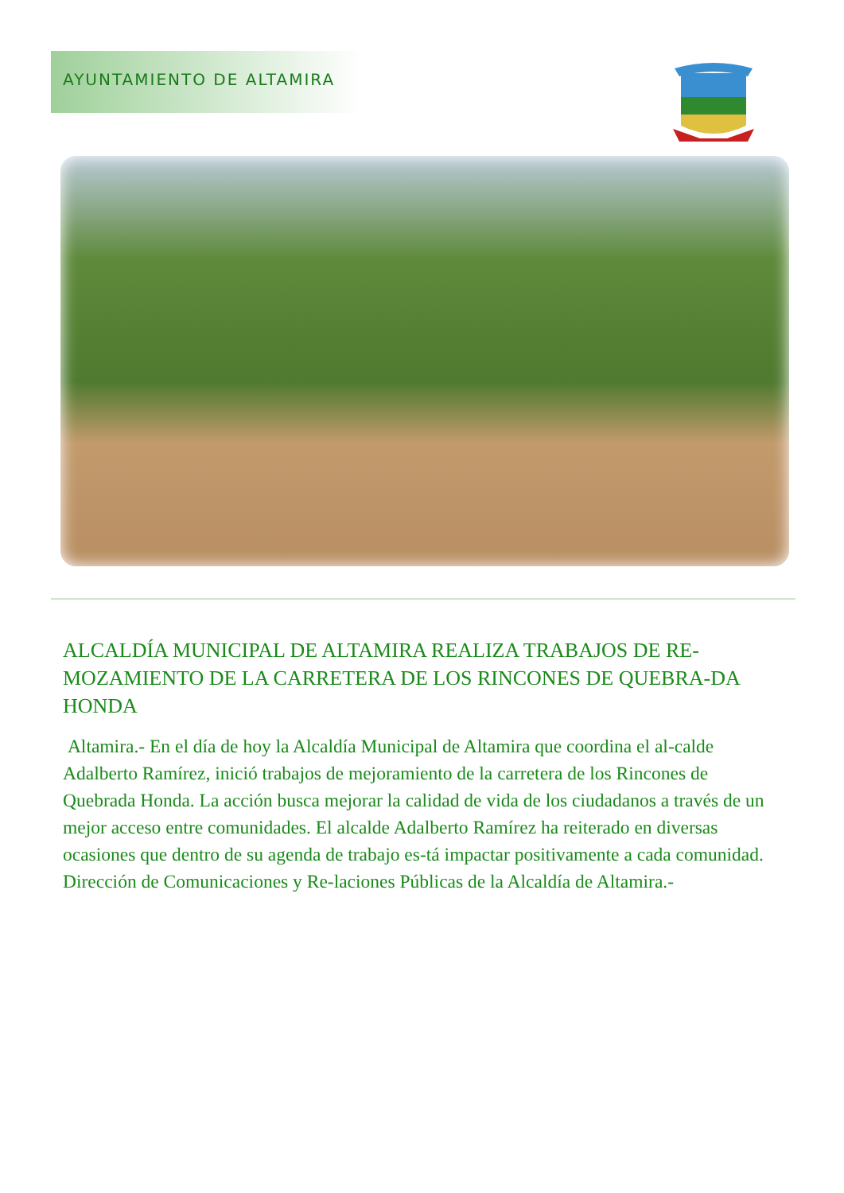AYUNTAMIENTO DE ALTAMIRA
ALCALDÍA MUNICIPAL DE ALTAMIRA REALIZA TRABAJOS DE RE-MOZAMIENTO DE LA CARRETERA DE LOS RINCONES DE QUEBRA-DA HONDA
Altamira.- En el día de hoy la Alcaldía Municipal de Altamira que coordina el al-calde Adalberto Ramírez, inició trabajos de mejoramiento de la carretera de los Rincones de Quebrada Honda. La acción busca mejorar la calidad de vida de los ciudadanos a través de un mejor acceso entre comunidades. El alcalde Adalberto Ramírez ha reiterado en diversas ocasiones que dentro de su agenda de trabajo es-tá impactar positivamente a cada comunidad. Dirección de Comunicaciones y Re-laciones Públicas de la Alcaldía de Altamira.-